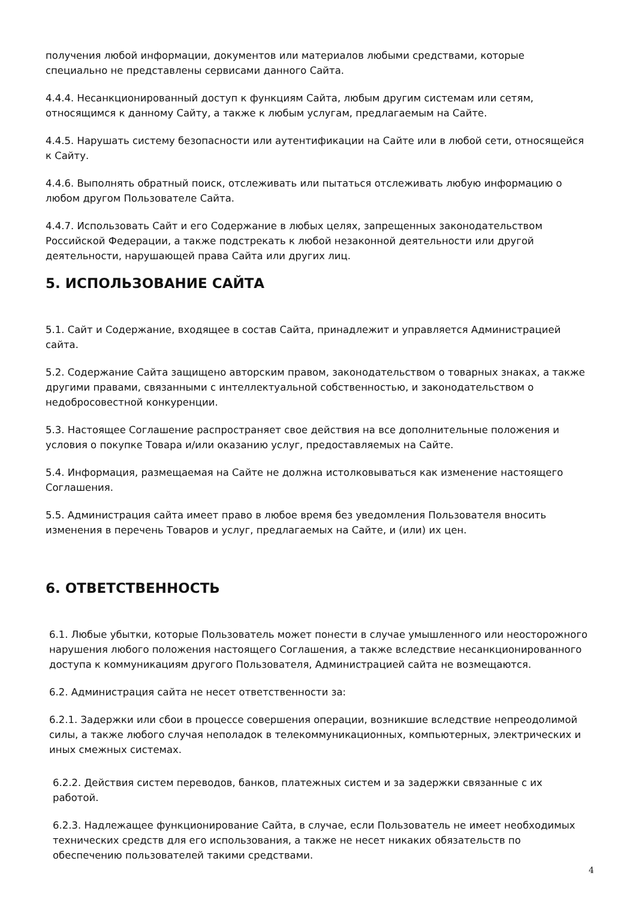получения любой информации, документов или материалов любыми средствами, которые специально не представлены сервисами данного Сайта.
4.4.4. Несанкционированный доступ к функциям Сайта, любым другим системам или сетям, относящимся к данному Сайту, а также к любым услугам, предлагаемым на Сайте.
4.4.5. Нарушать систему безопасности или аутентификации на Сайте или в любой сети, относящейся к Сайту.
4.4.6. Выполнять обратный поиск, отслеживать или пытаться отслеживать любую информацию о любом другом Пользователе Сайта.
4.4.7. Использовать Сайт и его Содержание в любых целях, запрещенных законодательством Российской Федерации, а также подстрекать к любой незаконной деятельности или другой деятельности, нарушающей права Сайта или других лиц.
5. ИСПОЛЬЗОВАНИЕ САЙТА
5.1. Сайт и Содержание, входящее в состав Сайта, принадлежит и управляется Администрацией сайта.
5.2. Содержание Сайта защищено авторским правом, законодательством о товарных знаках, а также другими правами, связанными с интеллектуальной собственностью, и законодательством о недобросовестной конкуренции.
5.3. Настоящее Соглашение распространяет свое действия на все дополнительные положения и условия о покупке Товара и/или оказанию услуг, предоставляемых на Сайте.
5.4. Информация, размещаемая на Сайте не должна истолковываться как изменение настоящего Соглашения.
5.5. Администрация сайта имеет право в любое время без уведомления Пользователя вносить изменения в перечень Товаров и услуг, предлагаемых на Сайте, и (или) их цен.
6. ОТВЕТСТВЕННОСТЬ
6.1. Любые убытки, которые Пользователь может понести в случае умышленного или неосторожного нарушения любого положения настоящего Соглашения, а также вследствие несанкционированного доступа к коммуникациям другого Пользователя, Администрацией сайта не возмещаются.
6.2. Администрация сайта не несет ответственности за:
6.2.1. Задержки или сбои в процессе совершения операции, возникшие вследствие непреодолимой силы, а также любого случая неполадок в телекоммуникационных, компьютерных, электрических и иных смежных системах.
6.2.2. Действия систем переводов, банков, платежных систем и за задержки связанные с их работой.
6.2.3. Надлежащее функционирование Сайта, в случае, если Пользователь не имеет необходимых технических средств для его использования, а также не несет никаких обязательств по обеспечению пользователей такими средствами.
4